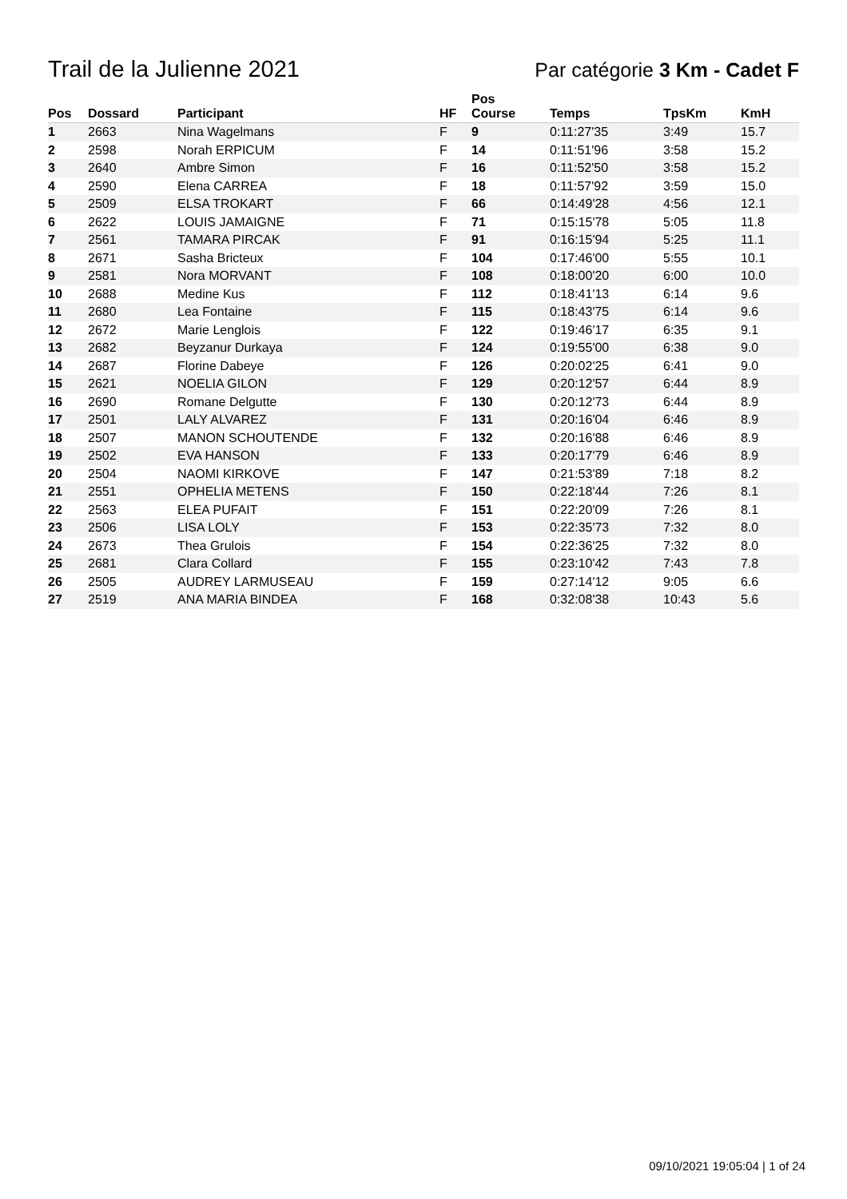Trail de la Julienne 2021
Par catégorie 3 Km - Cadet F
| Pos | Dossard | Participant | HF | Pos Course | Temps | TpsKm | KmH |
| --- | --- | --- | --- | --- | --- | --- | --- |
| 1 | 2663 | Nina Wagelmans | F | 9 | 0:11:27'35 | 3:49 | 15.7 |
| 2 | 2598 | Norah ERPICUM | F | 14 | 0:11:51'96 | 3:58 | 15.2 |
| 3 | 2640 | Ambre Simon | F | 16 | 0:11:52'50 | 3:58 | 15.2 |
| 4 | 2590 | Elena CARREA | F | 18 | 0:11:57'92 | 3:59 | 15.0 |
| 5 | 2509 | ELSA TROKART | F | 66 | 0:14:49'28 | 4:56 | 12.1 |
| 6 | 2622 | LOUIS JAMAIGNE | F | 71 | 0:15:15'78 | 5:05 | 11.8 |
| 7 | 2561 | TAMARA PIRCAK | F | 91 | 0:16:15'94 | 5:25 | 11.1 |
| 8 | 2671 | Sasha Bricteux | F | 104 | 0:17:46'00 | 5:55 | 10.1 |
| 9 | 2581 | Nora MORVANT | F | 108 | 0:18:00'20 | 6:00 | 10.0 |
| 10 | 2688 | Medine Kus | F | 112 | 0:18:41'13 | 6:14 | 9.6 |
| 11 | 2680 | Lea Fontaine | F | 115 | 0:18:43'75 | 6:14 | 9.6 |
| 12 | 2672 | Marie Lenglois | F | 122 | 0:19:46'17 | 6:35 | 9.1 |
| 13 | 2682 | Beyzanur Durkaya | F | 124 | 0:19:55'00 | 6:38 | 9.0 |
| 14 | 2687 | Florine Dabeye | F | 126 | 0:20:02'25 | 6:41 | 9.0 |
| 15 | 2621 | NOELIA GILON | F | 129 | 0:20:12'57 | 6:44 | 8.9 |
| 16 | 2690 | Romane Delgutte | F | 130 | 0:20:12'73 | 6:44 | 8.9 |
| 17 | 2501 | LALY ALVAREZ | F | 131 | 0:20:16'04 | 6:46 | 8.9 |
| 18 | 2507 | MANON SCHOUTENDE | F | 132 | 0:20:16'88 | 6:46 | 8.9 |
| 19 | 2502 | EVA HANSON | F | 133 | 0:20:17'79 | 6:46 | 8.9 |
| 20 | 2504 | NAOMI KIRKOVE | F | 147 | 0:21:53'89 | 7:18 | 8.2 |
| 21 | 2551 | OPHELIA METENS | F | 150 | 0:22:18'44 | 7:26 | 8.1 |
| 22 | 2563 | ELEA PUFAIT | F | 151 | 0:22:20'09 | 7:26 | 8.1 |
| 23 | 2506 | LISA LOLY | F | 153 | 0:22:35'73 | 7:32 | 8.0 |
| 24 | 2673 | Thea Grulois | F | 154 | 0:22:36'25 | 7:32 | 8.0 |
| 25 | 2681 | Clara Collard | F | 155 | 0:23:10'42 | 7:43 | 7.8 |
| 26 | 2505 | AUDREY LARMUSEAU | F | 159 | 0:27:14'12 | 9:05 | 6.6 |
| 27 | 2519 | ANA MARIA BINDEA | F | 168 | 0:32:08'38 | 10:43 | 5.6 |
09/10/2021 19:05:04 | 1 of 24